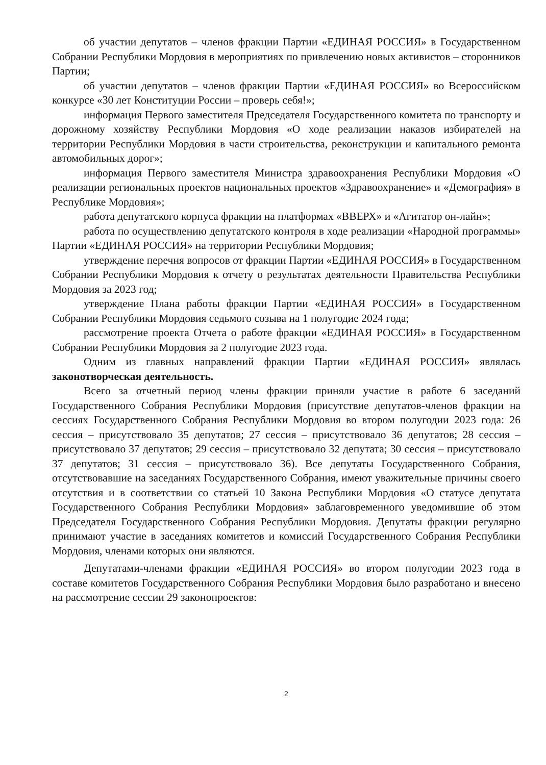об участии депутатов – членов фракции Партии «ЕДИНАЯ РОССИЯ» в Государственном Собрании Республики Мордовия в мероприятиях по привлечению новых активистов – сторонников Партии;
об участии депутатов – членов фракции Партии «ЕДИНАЯ РОССИЯ» во Всероссийском конкурсе «30 лет Конституции России – проверь себя!»;
информация Первого заместителя Председателя Государственного комитета по транспорту и дорожному хозяйству Республики Мордовия «О ходе реализации наказов избирателей на территории Республики Мордовия в части строительства, реконструкции и капитального ремонта автомобильных дорог»;
информация Первого заместителя Министра здравоохранения Республики Мордовия «О реализации региональных проектов национальных проектов «Здравоохранение» и «Демография» в Республике Мордовия»;
работа депутатского корпуса фракции на платформах «ВВЕРХ» и «Агитатор он-лайн»;
работа по осуществлению депутатского контроля в ходе реализации «Народной программы» Партии «ЕДИНАЯ РОССИЯ» на территории Республики Мордовия;
утверждение перечня вопросов от фракции Партии «ЕДИНАЯ РОССИЯ» в Государственном Собрании Республики Мордовия к отчету о результатах деятельности Правительства Республики Мордовия за 2023 год;
утверждение Плана работы фракции Партии «ЕДИНАЯ РОССИЯ» в Государственном Собрании Республики Мордовия седьмого созыва на 1 полугодие 2024 года;
рассмотрение проекта Отчета о работе фракции «ЕДИНАЯ РОССИЯ» в Государственном Собрании Республики Мордовия за 2 полугодие 2023 года.
Одним из главных направлений фракции Партии «ЕДИНАЯ РОССИЯ» являлась законотворческая деятельность.
Всего за отчетный период члены фракции приняли участие в работе 6 заседаний Государственного Собрания Республики Мордовия (присутствие депутатов-членов фракции на сессиях Государственного Собрания Республики Мордовия во втором полугодии 2023 года: 26 сессия – присутствовало 35 депутатов; 27 сессия – присутствовало 36 депутатов; 28 сессия – присутствовало 37 депутатов; 29 сессия – присутствовало 32 депутата; 30 сессия – присутствовало 37 депутатов; 31 сессия – присутствовало 36). Все депутаты Государственного Собрания, отсутствовавшие на заседаниях Государственного Собрания, имеют уважительные причины своего отсутствия и в соответствии со статьей 10 Закона Республики Мордовия «О статусе депутата Государственного Собрания Республики Мордовия» заблаговременного уведомившие об этом Председателя Государственного Собрания Республики Мордовия. Депутаты фракции регулярно принимают участие в заседаниях комитетов и комиссий Государственного Собрания Республики Мордовия, членами которых они являются.
Депутатами-членами фракции «ЕДИНАЯ РОССИЯ» во втором полугодии 2023 года в составе комитетов Государственного Собрания Республики Мордовия было разработано и внесено на рассмотрение сессии 29 законопроектов:
2